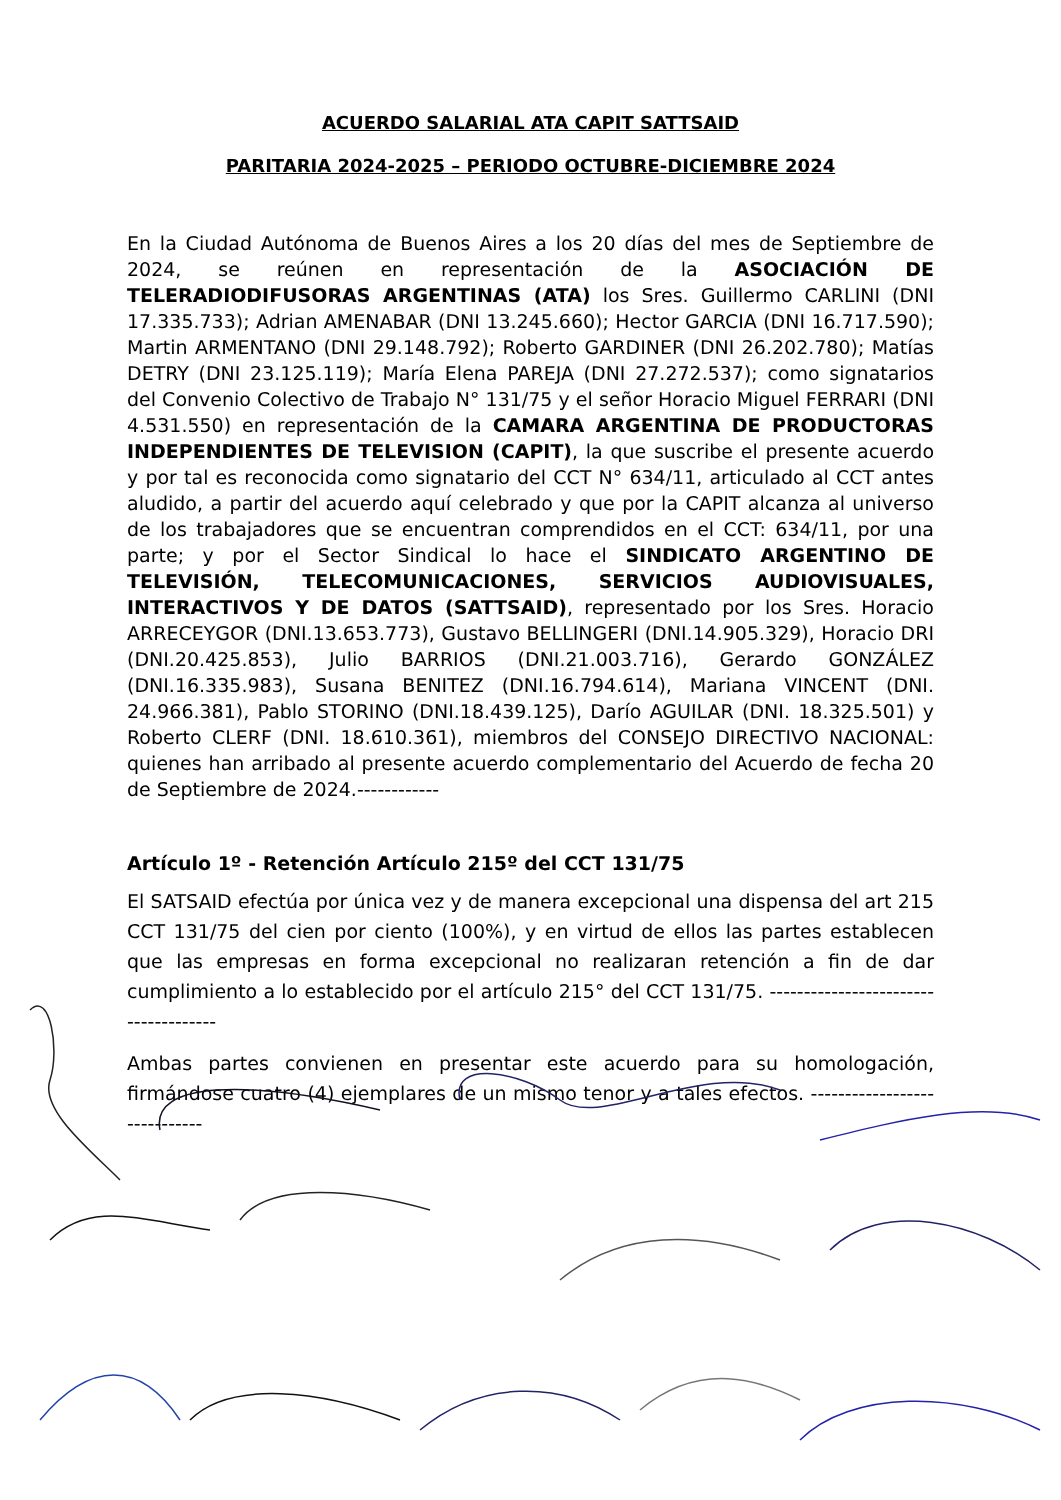ACUERDO SALARIAL ATA CAPIT SATTSAID
PARITARIA 2024-2025 – PERIODO OCTUBRE-DICIEMBRE 2024
En la Ciudad Autónoma de Buenos Aires a los 20 días del mes de Septiembre de 2024, se reúnen en representación de la ASOCIACIÓN DE TELERADIODIFUSORAS ARGENTINAS (ATA) los Sres. Guillermo CARLINI (DNI 17.335.733); Adrian AMENABAR (DNI 13.245.660); Hector GARCIA (DNI 16.717.590); Martin ARMENTANO (DNI 29.148.792); Roberto GARDINER (DNI 26.202.780); Matías DETRY (DNI 23.125.119); María Elena PAREJA (DNI 27.272.537); como signatarios del Convenio Colectivo de Trabajo N° 131/75 y el señor Horacio Miguel FERRARI (DNI 4.531.550) en representación de la CAMARA ARGENTINA DE PRODUCTORAS INDEPENDIENTES DE TELEVISION (CAPIT), la que suscribe el presente acuerdo y por tal es reconocida como signatario del CCT N° 634/11, articulado al CCT antes aludido, a partir del acuerdo aquí celebrado y que por la CAPIT alcanza al universo de los trabajadores que se encuentran comprendidos en el CCT: 634/11, por una parte; y por el Sector Sindical lo hace el SINDICATO ARGENTINO DE TELEVISIÓN, TELECOMUNICACIONES, SERVICIOS AUDIOVISUALES, INTERACTIVOS Y DE DATOS (SATTSAID), representado por los Sres. Horacio ARRECEYGOR (DNI.13.653.773), Gustavo BELLINGERI (DNI.14.905.329), Horacio DRI (DNI.20.425.853), Julio BARRIOS (DNI.21.003.716), Gerardo GONZÁLEZ (DNI.16.335.983), Susana BENITEZ (DNI.16.794.614), Mariana VINCENT (DNI. 24.966.381), Pablo STORINO (DNI.18.439.125), Darío AGUILAR (DNI. 18.325.501) y Roberto CLERF (DNI. 18.610.361), miembros del CONSEJO DIRECTIVO NACIONAL: quienes han arribado al presente acuerdo complementario del Acuerdo de fecha 20 de Septiembre de 2024.------------
Artículo 1º - Retención Artículo 215º del CCT 131/75
El SATSAID efectúa por única vez y de manera excepcional una dispensa del art 215 CCT 131/75 del cien por ciento (100%), y en virtud de ellos las partes establecen que las empresas en forma excepcional no realizaran retención a fin de dar cumplimiento a lo establecido por el artículo 215° del CCT 131/75. -------------------------------------
Ambas partes convienen en presentar este acuerdo para su homologación, firmándose cuatro (4) ejemplares de un mismo tenor y a tales efectos. -----------------------------